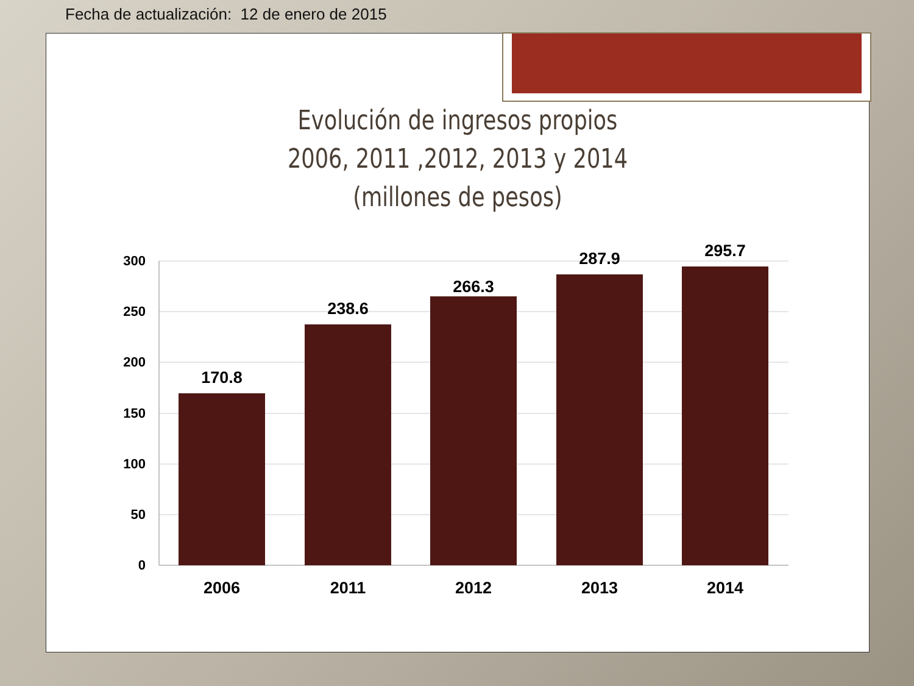Fecha de actualización: 12 de enero de 2015
Evolución de ingresos propios
2006, 2011 ,2012, 2013 y 2014
(millones de pesos)
300
250
200
150
100
50
0
170.8
238.6
266.3
287.9
295.7
2006
2011
2012
2013
2014